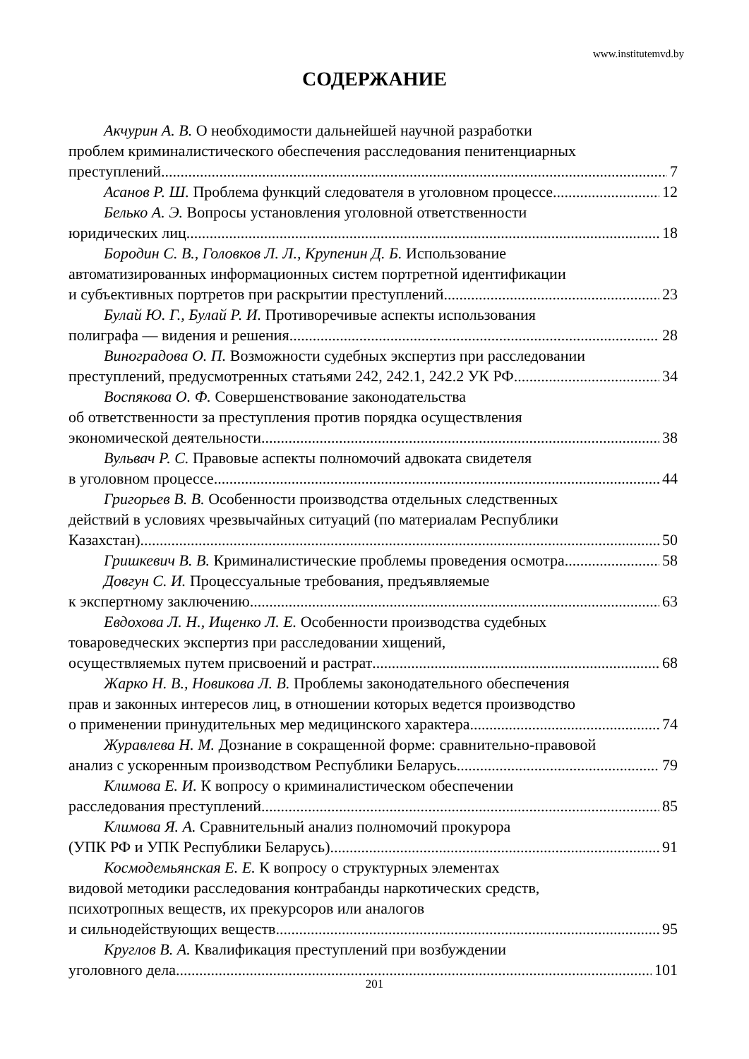www.institutemvd.by
СОДЕРЖАНИЕ
Акчурин А. В. О необходимости дальнейшей научной разработки
проблем криминалистического обеспечения расследования пенитенциарных
преступлений 7
Асанов Р. Ш. Проблема функций следователя в уголовном процессе 12
Белько А. Э. Вопросы установления уголовной ответственности
юридических лиц 18
Бородин С. В., Головков Л. Л., Крупенин Д. Б. Использование
автоматизированных информационных систем портретной идентификации
и субъективных портретов при раскрытии преступлений 23
Булай Ю. Г., Булай Р. И. Противоречивые аспекты использования
полиграфа — видения и решения 28
Виноградова О. П. Возможности судебных экспертиз при расследовании
преступлений, предусмотренных статьями 242, 242.1, 242.2 УК РФ 34
Воспякова О. Ф. Совершенствование законодательства
об ответственности за преступления против порядка осуществления
экономической деятельности 38
Вульвач Р. С. Правовые аспекты полномочий адвоката свидетеля
в уголовном процессе 44
Григорьев В. В. Особенности производства отдельных следственных
действий в условиях чрезвычайных ситуаций (по материалам Республики
Казахстан) 50
Гришкевич В. В. Криминалистические проблемы проведения осмотра 58
Довгун С. И. Процессуальные требования, предъявляемые
к экспертному заключению 63
Евдохова Л. Н., Ищенко Л. Е. Особенности производства судебных
товароведческих экспертиз при расследовании хищений,
осуществляемых путем присвоений и растрат 68
Жарко Н. В., Новикова Л. В. Проблемы законодательного обеспечения
прав и законных интересов лиц, в отношении которых ведется производство
о применении принудительных мер медицинского характера 74
Журавлева Н. М. Дознание в сокращенной форме: сравнительно-правовой
анализ с ускоренным производством Республики Беларусь 79
Климова Е. И. К вопросу о криминалистическом обеспечении
расследования преступлений 85
Климова Я. А. Сравнительный анализ полномочий прокурора
(УПК РФ и УПК Республики Беларусь) 91
Космодемьянская Е. Е. К вопросу о структурных элементах
видовой методики расследования контрабанды наркотических средств,
психотропных веществ, их прекурсоров или аналогов
и сильнодействующих веществ 95
Круглов В. А. Квалификация преступлений при возбуждении
уголовного дела 101
201